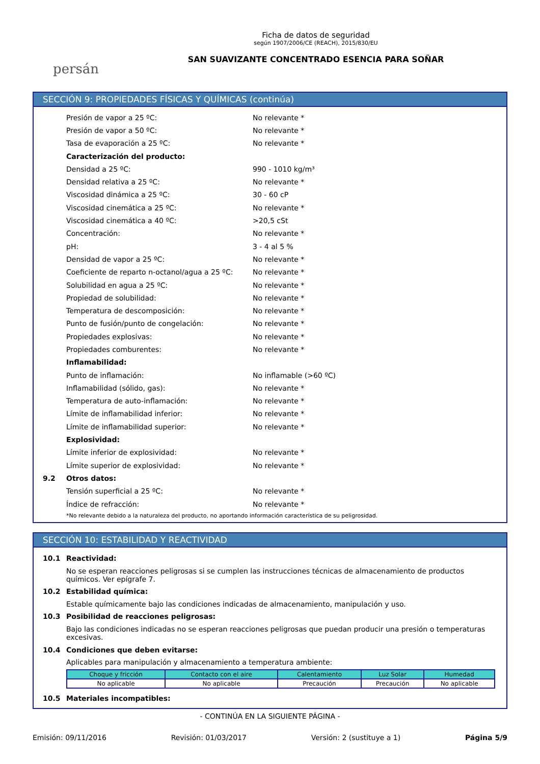persán
Ficha de datos de seguridad
según 1907/2006/CE (REACH), 2015/830/EU
SAN SUAVIZANTE CONCENTRADO ESENCIA PARA SOÑAR
SECCIÓN 9: PROPIEDADES FÍSICAS Y QUÍMICAS (continúa)
Presión de vapor a 25 ºC: No relevante *
Presión de vapor a 50 ºC: No relevante *
Tasa de evaporación a 25 ºC: No relevante *
Caracterización del producto:
Densidad a 25 ºC: 990 - 1010 kg/m³
Densidad relativa a 25 ºC: No relevante *
Viscosidad dinámica a 25 ºC: 30 - 60 cP
Viscosidad cinemática a 25 ºC: No relevante *
Viscosidad cinemática a 40 ºC: >20,5 cSt
Concentración: No relevante *
pH: 3 - 4 al 5 %
Densidad de vapor a 25 ºC: No relevante *
Coeficiente de reparto n-octanol/agua a 25 ºC: No relevante *
Solubilidad en agua a 25 ºC: No relevante *
Propiedad de solubilidad: No relevante *
Temperatura de descomposición: No relevante *
Punto de fusión/punto de congelación: No relevante *
Propiedades explosivas: No relevante *
Propiedades comburentes: No relevante *
Inflamabilidad:
Punto de inflamación: No inflamable (>60 ºC)
Inflamabilidad (sólido, gas): No relevante *
Temperatura de auto-inflamación: No relevante *
Límite de inflamabilidad inferior: No relevante *
Límite de inflamabilidad superior: No relevante *
Explosividad:
Límite inferior de explosividad: No relevante *
Límite superior de explosividad: No relevante *
9.2 Otros datos:
Tensión superficial a 25 ºC: No relevante *
Índice de refracción: No relevante *
*No relevante debido a la naturaleza del producto, no aportando información característica de su peligrosidad.
SECCIÓN 10: ESTABILIDAD Y REACTIVIDAD
10.1 Reactividad:
No se esperan reacciones peligrosas si se cumplen las instrucciones técnicas de almacenamiento de productos químicos. Ver epígrafe 7.
10.2 Estabilidad química:
Estable químicamente bajo las condiciones indicadas de almacenamiento, manipulación y uso.
10.3 Posibilidad de reacciones peligrosas:
Bajo las condiciones indicadas no se esperan reacciones peligrosas que puedan producir una presión o temperaturas excesivas.
10.4 Condiciones que deben evitarse:
Aplicables para manipulación y almacenamiento a temperatura ambiente:
| Choque y fricción | Contacto con el aire | Calentamiento | Luz Solar | Humedad |
| --- | --- | --- | --- | --- |
| No aplicable | No aplicable | Precaución | Precaución | No aplicable |
10.5 Materiales incompatibles:
- CONTINÚA EN LA SIGUIENTE PÁGINA -
Emisión: 09/11/2016 Revisión: 01/03/2017 Versión: 2 (sustituye a 1) Página 5/9